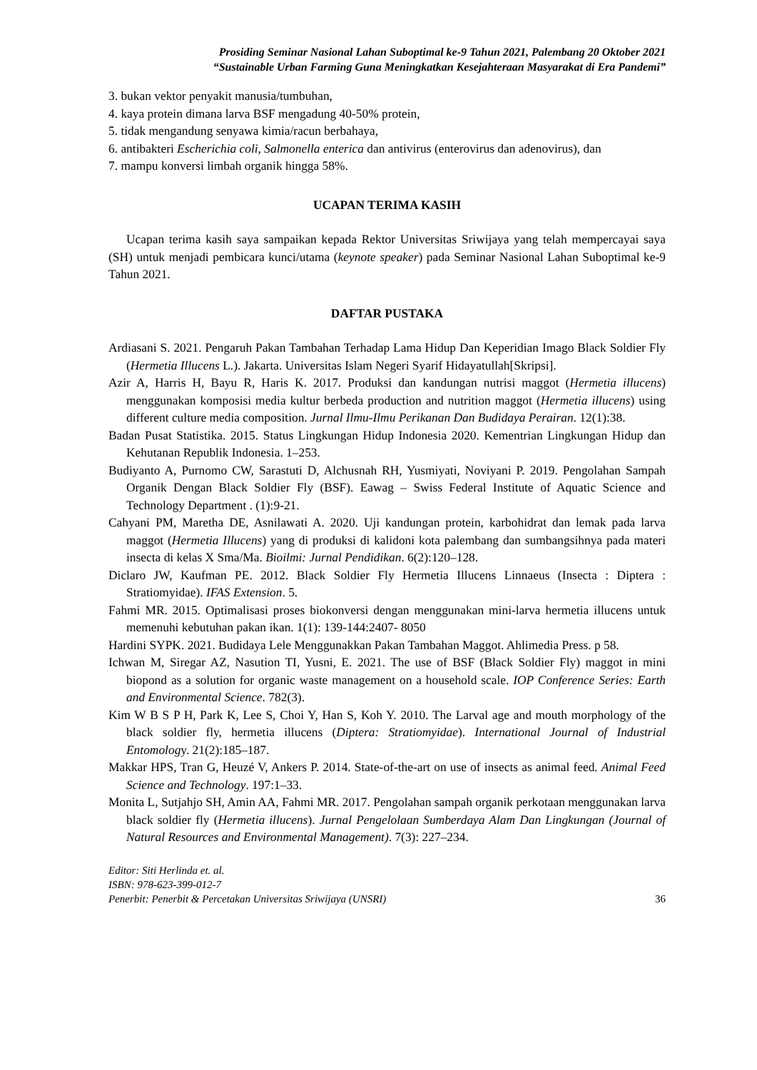Prosiding Seminar Nasional Lahan Suboptimal ke-9 Tahun 2021, Palembang 20 Oktober 2021
“Sustainable Urban Farming Guna Meningkatkan Kesejahteraan Masyarakat di Era Pandemi”
3. bukan vektor penyakit manusia/tumbuhan,
4. kaya protein dimana larva BSF mengadung 40-50% protein,
5. tidak mengandung senyawa kimia/racun berbahaya,
6. antibakteri Escherichia coli, Salmonella enterica dan antivirus (enterovirus dan adenovirus), dan
7. mampu konversi limbah organik hingga 58%.
UCAPAN TERIMA KASIH
Ucapan terima kasih saya sampaikan kepada Rektor Universitas Sriwijaya yang telah mempercayai saya (SH) untuk menjadi pembicara kunci/utama (keynote speaker) pada Seminar Nasional Lahan Suboptimal ke-9 Tahun 2021.
DAFTAR PUSTAKA
Ardiasani S. 2021. Pengaruh Pakan Tambahan Terhadap Lama Hidup Dan Keperidian Imago Black Soldier Fly (Hermetia Illucens L.). Jakarta. Universitas Islam Negeri Syarif Hidayatullah[Skripsi].
Azir A, Harris H, Bayu R, Haris K. 2017. Produksi dan kandungan nutrisi maggot (Hermetia illucens) menggunakan komposisi media kultur berbeda production and nutrition maggot (Hermetia illucens) using different culture media composition. Jurnal Ilmu-Ilmu Perikanan Dan Budidaya Perairan. 12(1):38.
Badan Pusat Statistika. 2015. Status Lingkungan Hidup Indonesia 2020. Kementrian Lingkungan Hidup dan Kehutanan Republik Indonesia. 1–253.
Budiyanto A, Purnomo CW, Sarastuti D, Alchusnah RH, Yusmiyati, Noviyani P. 2019. Pengolahan Sampah Organik Dengan Black Soldier Fly (BSF). Eawag – Swiss Federal Institute of Aquatic Science and Technology Department . (1):9-21.
Cahyani PM, Maretha DE, Asnilawati A. 2020. Uji kandungan protein, karbohidrat dan lemak pada larva maggot (Hermetia Illucens) yang di produksi di kalidoni kota palembang dan sumbangsihnya pada materi insecta di kelas X Sma/Ma. Bioilmi: Jurnal Pendidikan. 6(2):120–128.
Diclaro JW, Kaufman PE. 2012. Black Soldier Fly Hermetia Illucens Linnaeus (Insecta : Diptera : Stratiomyidae). IFAS Extension. 5.
Fahmi MR. 2015. Optimalisasi proses biokonversi dengan menggunakan mini-larva hermetia illucens untuk memenuhi kebutuhan pakan ikan. 1(1): 139-144:2407- 8050
Hardini SYPK. 2021. Budidaya Lele Menggunakkan Pakan Tambahan Maggot. Ahlimedia Press. p 58.
Ichwan M, Siregar AZ, Nasution TI, Yusni, E. 2021. The use of BSF (Black Soldier Fly) maggot in mini biopond as a solution for organic waste management on a household scale. IOP Conference Series: Earth and Environmental Science. 782(3).
Kim W B S P H, Park K, Lee S, Choi Y, Han S, Koh Y. 2010. The Larval age and mouth morphology of the black soldier fly, hermetia illucens (Diptera: Stratiomyidae). International Journal of Industrial Entomology. 21(2):185–187.
Makkar HPS, Tran G, Heuzé V, Ankers P. 2014. State-of-the-art on use of insects as animal feed. Animal Feed Science and Technology. 197:1–33.
Monita L, Sutjahjo SH, Amin AA, Fahmi MR. 2017. Pengolahan sampah organik perkotaan menggunakan larva black soldier fly (Hermetia illucens). Jurnal Pengelolaan Sumberdaya Alam Dan Lingkungan (Journal of Natural Resources and Environmental Management). 7(3): 227–234.
Editor: Siti Herlinda et. al.
ISBN: 978-623-399-012-7
Penerbit: Penerbit & Percetakan Universitas Sriwijaya (UNSRI) 36